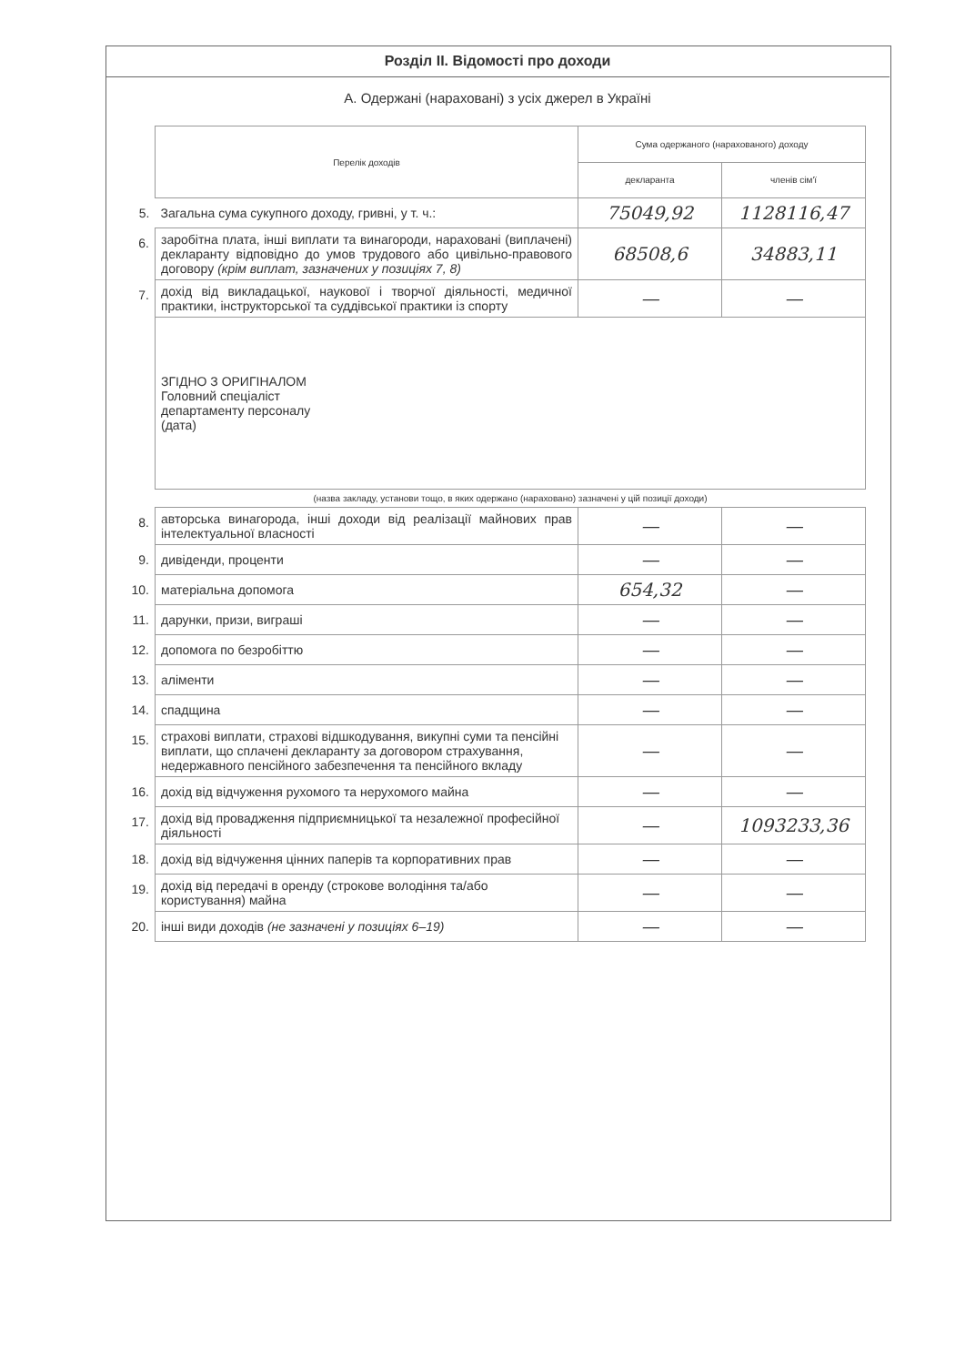Розділ II. Відомості про доходи
А. Одержані (нараховані) з усіх джерел в Україні
| | Перелік доходів | Сума одержаного (нарахованого) доходу | |
| | | декларанта | членів сім'ї |
| 5. | Загальна сума сукупного доходу, гривні, у т. ч.: | 75049,92 | 1128116,47 |
| 6. | заробітна плата, інші виплати та винагороди, нараховані (виплачені) декларанту відповідно до умов трудового або цивільно-правового договору (крім виплат, зазначених у позиціях 7, 8) | 68508,6 | 34883,11 |
| 7. | дохід від викладацької, наукової і творчої діяльності, медичної практики, інструкторської та суддівської практики із спорту | — | — |
| | ЗГІДНО З ОРИГІНАЛОМ Головний спеціаліст департаменту персоналу (дата) | | |
| | (назва закладу, установи тощо, в яких одержано (нараховано) зазначені у цій позиції доходи) | | |
| 8. | авторська винагорода, інші доходи від реалізації майнових прав інтелектуальної власності | — | — |
| 9. | дивіденди, проценти | — | — |
| 10. | матеріальна допомога | 654,32 | — |
| 11. | дарунки, призи, виграші | — | — |
| 12. | допомога по безробіттю | — | — |
| 13. | аліменти | — | — |
| 14. | спадщина | — | — |
| 15. | страхові виплати, страхові відшкодування, викупні суми та пенсійні виплати, що сплачені декларанту за договором страхування, недержавного пенсійного забезпечення та пенсійного вкладу | — | — |
| 16. | дохід від відчуження рухомого та нерухомого майна | — | — |
| 17. | дохід від провадження підприємницької та незалежної професійної діяльності | — | 1093233,36 |
| 18. | дохід від відчуження цінних паперів та корпоративних прав | — | — |
| 19. | дохід від передачі в оренду (строкове володіння та/або користування) майна | — | — |
| 20. | інші види доходів (не зазначені у позиціях 6–19) | — | — |